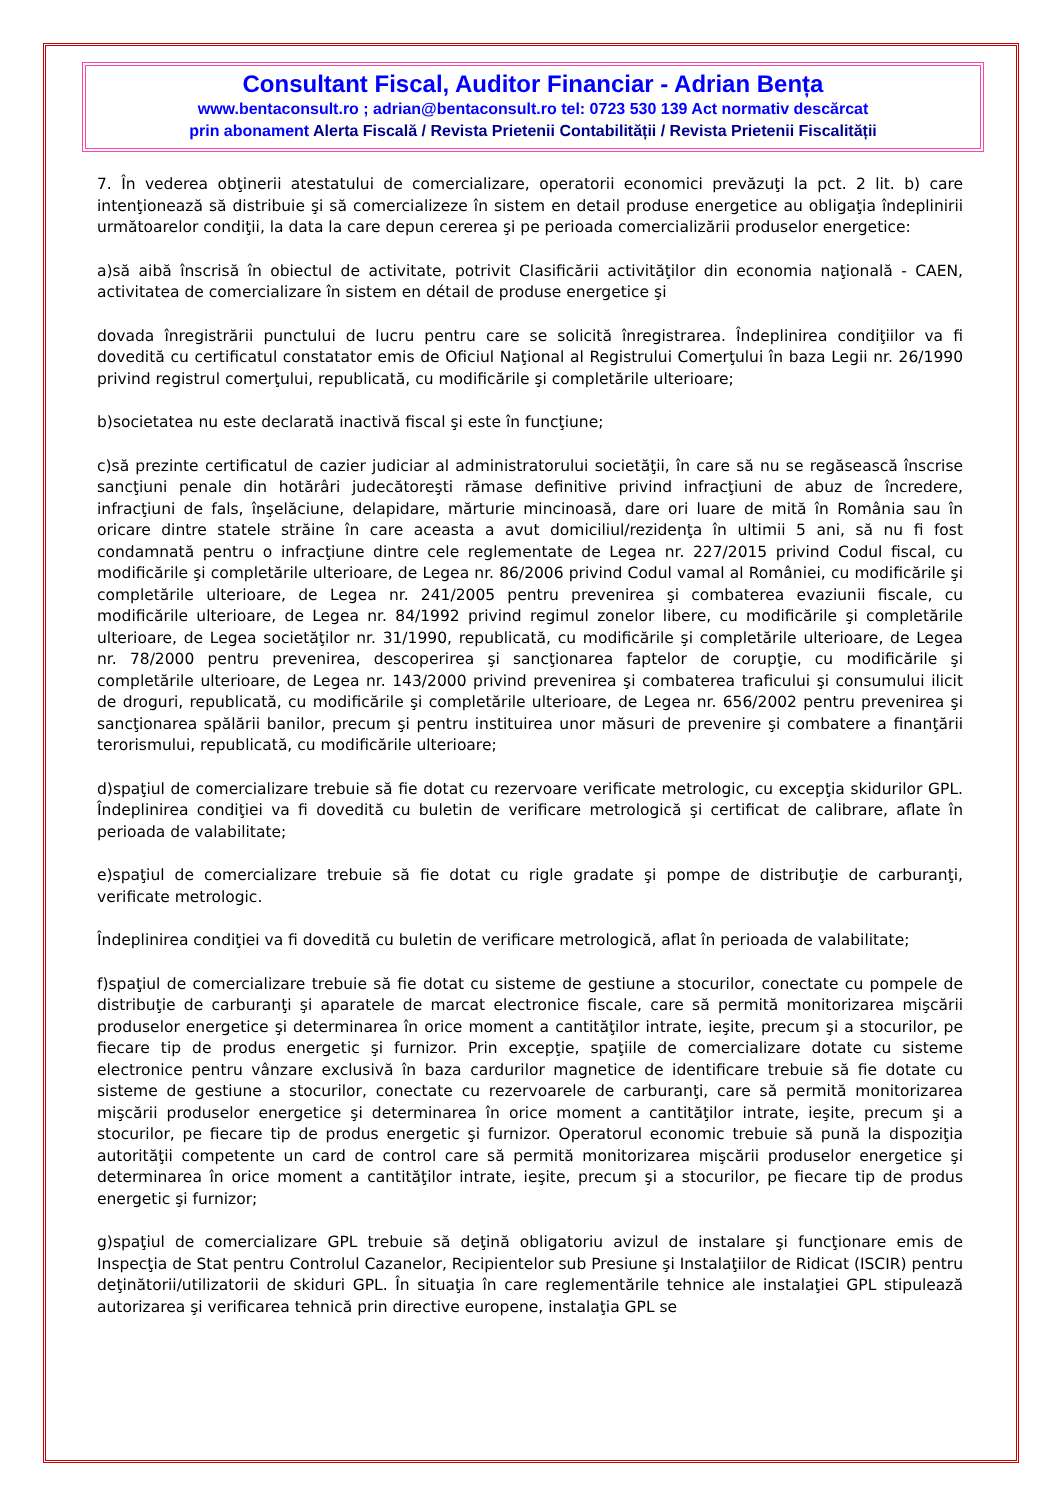Consultant Fiscal, Auditor Financiar - Adrian Bența
www.bentaconsult.ro ; adrian@bentaconsult.ro tel: 0723 530 139 Act normativ descărcat
prin abonament Alerta Fiscală / Revista Prietenii Contabilității / Revista Prietenii Fiscalității
7. În vederea obţinerii atestatului de comercializare, operatorii economici prevăzuţi la pct. 2 lit. b) care intenţionează să distribuie şi să comercializeze în sistem en detail produse energetice au obligaţia îndeplinirii următoarelor condiţii, la data la care depun cererea şi pe perioada comercializării produselor energetice:
a)să aibă înscrisă în obiectul de activitate, potrivit Clasificării activităţilor din economia naţională - CAEN, activitatea de comercializare în sistem en détail de produse energetice şi
dovada înregistrării punctului de lucru pentru care se solicită înregistrarea. Îndeplinirea condiţiilor va fi dovedită cu certificatul constatator emis de Oficiul Naţional al Registrului Comerţului în baza Legii nr. 26/1990 privind registrul comerţului, republicată, cu modificările şi completările ulterioare;
b)societatea nu este declarată inactivă fiscal şi este în funcţiune;
c)să prezinte certificatul de cazier judiciar al administratorului societăţii, în care să nu se regăsească înscrise sancţiuni penale din hotărâri judecătoreşti rămase definitive privind infracţiuni de abuz de încredere, infracţiuni de fals, înşelăciune, delapidare, mărturie mincinoasă, dare ori luare de mită în România sau în oricare dintre statele străine în care aceasta a avut domiciliul/rezidenţa în ultimii 5 ani, să nu fi fost condamnată pentru o infracţiune dintre cele reglementate de Legea nr. 227/2015 privind Codul fiscal, cu modificările şi completările ulterioare, de Legea nr. 86/2006 privind Codul vamal al României, cu modificările şi completările ulterioare, de Legea nr. 241/2005 pentru prevenirea şi combaterea evaziunii fiscale, cu modificările ulterioare, de Legea nr. 84/1992 privind regimul zonelor libere, cu modificările şi completările ulterioare, de Legea societăţilor nr. 31/1990, republicată, cu modificările şi completările ulterioare, de Legea nr. 78/2000 pentru prevenirea, descoperirea şi sancţionarea faptelor de corupţie, cu modificările şi completările ulterioare, de Legea nr. 143/2000 privind prevenirea şi combaterea traficului şi consumului ilicit de droguri, republicată, cu modificările şi completările ulterioare, de Legea nr. 656/2002 pentru prevenirea şi sancţionarea spălării banilor, precum şi pentru instituirea unor măsuri de prevenire şi combatere a finanţării terorismului, republicată, cu modificările ulterioare;
d)spaţiul de comercializare trebuie să fie dotat cu rezervoare verificate metrologic, cu excepţia skidurilor GPL. Îndeplinirea condiţiei va fi dovedită cu buletin de verificare metrologică şi certificat de calibrare, aflate în perioada de valabilitate;
e)spaţiul de comercializare trebuie să fie dotat cu rigle gradate şi pompe de distribuţie de carburanţi, verificate metrologic.
Îndeplinirea condiţiei va fi dovedită cu buletin de verificare metrologică, aflat în perioada de valabilitate;
f)spaţiul de comercializare trebuie să fie dotat cu sisteme de gestiune a stocurilor, conectate cu pompele de distribuţie de carburanţi şi aparatele de marcat electronice fiscale, care să permită monitorizarea mişcării produselor energetice şi determinarea în orice moment a cantităţilor intrate, ieşite, precum şi a stocurilor, pe fiecare tip de produs energetic şi furnizor. Prin excepţie, spaţiile de comercializare dotate cu sisteme electronice pentru vânzare exclusivă în baza cardurilor magnetice de identificare trebuie să fie dotate cu sisteme de gestiune a stocurilor, conectate cu rezervoarele de carburanţi, care să permită monitorizarea mişcării produselor energetice şi determinarea în orice moment a cantităţilor intrate, ieşite, precum şi a stocurilor, pe fiecare tip de produs energetic şi furnizor. Operatorul economic trebuie să pună la dispoziţia autorităţii competente un card de control care să permită monitorizarea mişcării produselor energetice şi determinarea în orice moment a cantităţilor intrate, ieşite, precum şi a stocurilor, pe fiecare tip de produs energetic şi furnizor;
g)spaţiul de comercializare GPL trebuie să deţină obligatoriu avizul de instalare şi funcţionare emis de Inspecţia de Stat pentru Controlul Cazanelor, Recipientelor sub Presiune şi Instalaţiilor de Ridicat (ISCIR) pentru deţinătorii/utilizatorii de skiduri GPL. În situaţia în care reglementările tehnice ale instalaţiei GPL stipulează autorizarea şi verificarea tehnică prin directive europene, instalaţia GPL se